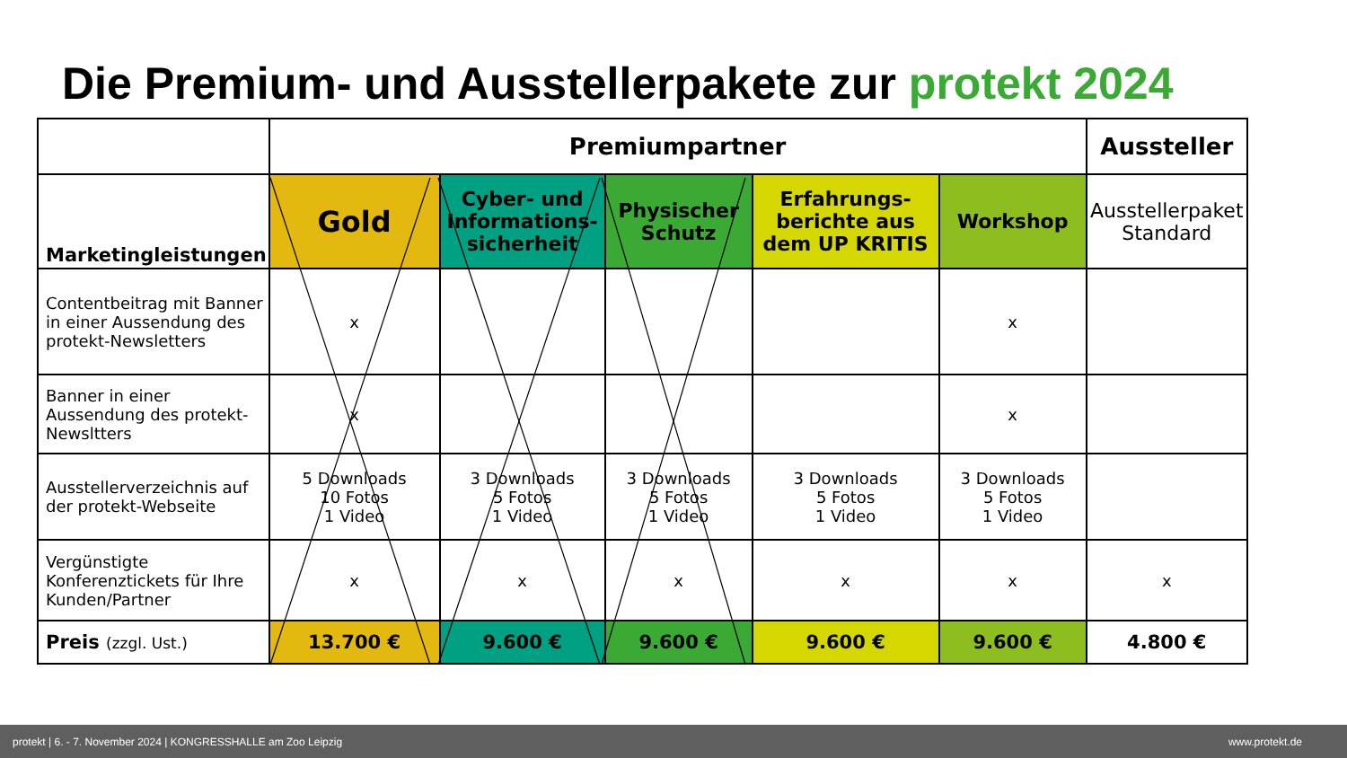Die Premium- und Ausstellerpakete zur protekt 2024
| | Premiumpartner | | | | | Aussteller |
| --- | --- | --- | --- | --- | --- | --- |
| Marketingleistungen | Gold | Cyber- und Informations-sicherheit | Physischer Schutz | Erfahrungs-berichte aus dem UP KRITIS | Workshop | Ausstellerpaket Standard |
| Contentbeitrag mit Banner in einer Aussendung des protekt-Newsletters | x | | | | x | |
| Banner in einer Aussendung des protekt-Newsltters | x | | | | x | |
| Ausstellerverzeichnis auf der protekt-Webseite | 5 Downloads 10 Fotos 1 Video | 3 Downloads 5 Fotos 1 Video | 3 Downloads 5 Fotos 1 Video | 3 Downloads 5 Fotos 1 Video | 3 Downloads 5 Fotos 1 Video | |
| Vergünstigte Konferenztickets für Ihre Kunden/Partner | x | x | x | x | x | x |
| Preis (zzgl. Ust.) | 13.700 € | 9.600 € | 9.600 € | 9.600 € | 9.600 € | 4.800 € |
protekt | 6. - 7. November 2024 | KONGRESSHALLE am Zoo Leipzig www.protekt.de